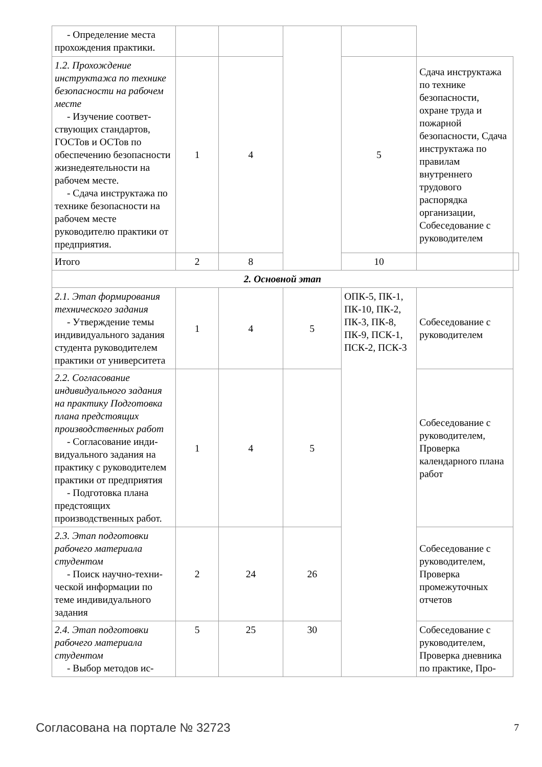| - Определение места прохождения практики. | | | | | | |
| 1.2. Прохождение инструктажа по технике безопасности на рабочем месте - Изучение соответ- ствующих стандартов, ГОСТов и ОСТов по обеспечению безопасности жизнедеятельности на рабочем месте. - Сдача инструктажа по технике безопасности на рабочем месте руководителю практики от предприятия. | 1 | 4 | | 5 | Сдача инструктажа по технике безопасности, охране труда и пожарной безопасности, Сдача инструктажа по правилам внутреннего трудового распорядка организации, Собеседование с руководителем | |
| Итого | 2 | 8 | | 10 | | |
| 2. Основной этап | | | | | | |
| 2.1. Этап формирования технического задания - Утверждение темы индивидуального задания студента руководителем практики от университета | 1 | 4 | 5 | ОПК-5, ПК-1, ПК-10, ПК-2, ПК-3, ПК-8, ПК-9, ПСК-1, ПСК-2, ПСК-3 | Собеседование с руководителем | |
| 2.2. Согласование индивидуального задания на практику Подготовка плана предстоящих производственных работ - Согласование инди- видуального задания на практику с руководителем практики от предприятия - Подготовка плана предстоящих производственных работ. | 1 | 4 | 5 | | Собеседование с руководителем, Проверка календарного плана работ | |
| 2.3. Этап подготовки рабочего материала студентом - Поиск научно-техни- ческой информации по теме индивидуального задания | 2 | 24 | 26 | | Собеседование с руководителем, Проверка промежуточных отчетов | |
| 2.4. Этап подготовки рабочего материала студентом - Выбор методов ис- | 5 | 25 | 30 | | Собеседование с руководителем, Проверка дневника по практике, Про- | |
Согласована на портале № 32723 7